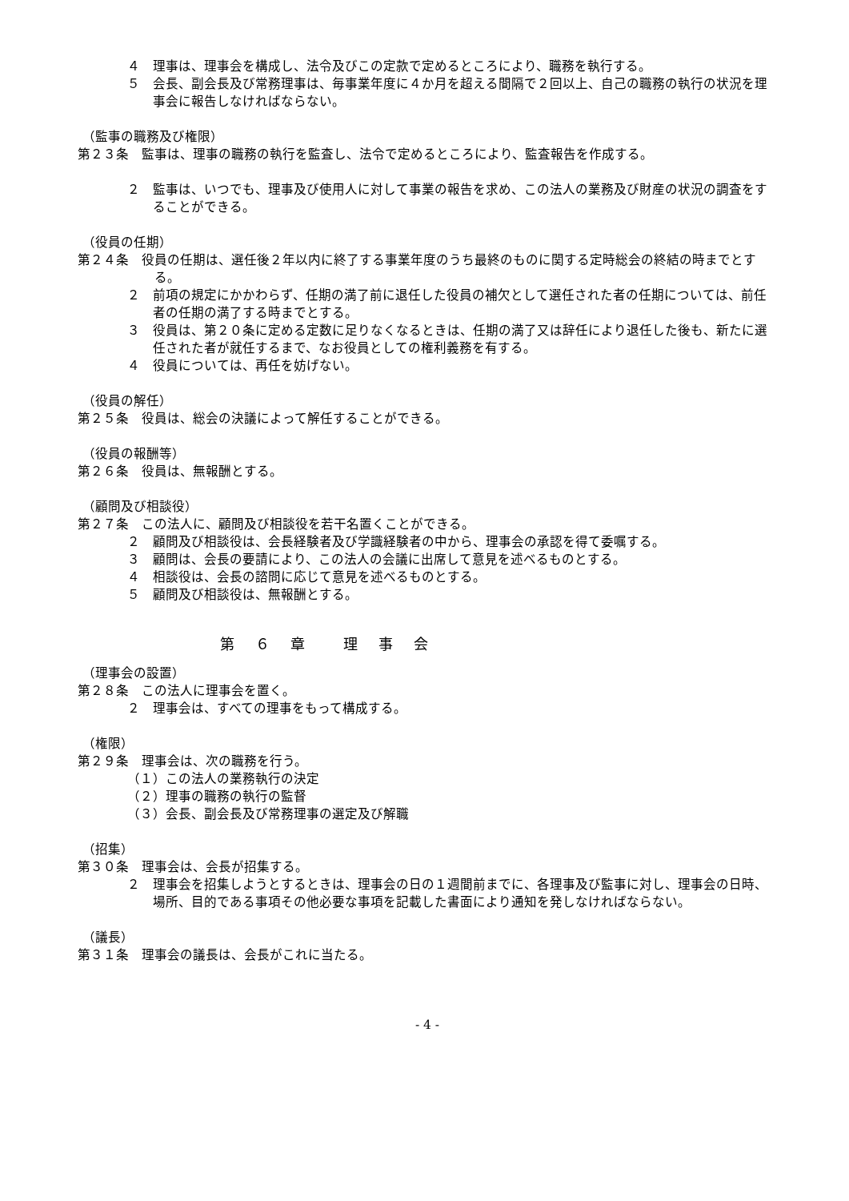４　理事は、理事会を構成し、法令及びこの定款で定めるところにより、職務を執行する。
５　会長、副会長及び常務理事は、毎事業年度に４か月を超える間隔で２回以上、自己の職務の執行の状況を理事会に報告しなければならない。
（監事の職務及び権限）
第２３条　監事は、理事の職務の執行を監査し、法令で定めるところにより、監査報告を作成する。
２　監事は、いつでも、理事及び使用人に対して事業の報告を求め、この法人の業務及び財産の状況の調査をすることができる。
（役員の任期）
第２４条　役員の任期は、選任後２年以内に終了する事業年度のうち最終のものに関する定時総会の終結の時までとする。
２　前項の規定にかかわらず、任期の満了前に退任した役員の補欠として選任された者の任期については、前任者の任期の満了する時までとする。
３　役員は、第２０条に定める定数に足りなくなるときは、任期の満了又は辞任により退任した後も、新たに選任された者が就任するまで、なお役員としての権利義務を有する。
４　役員については、再任を妨げない。
（役員の解任）
第２５条　役員は、総会の決議によって解任することができる。
（役員の報酬等）
第２６条　役員は、無報酬とする。
（顧問及び相談役）
第２７条　この法人に、顧問及び相談役を若干名置くことができる。
２　顧問及び相談役は、会長経験者及び学識経験者の中から、理事会の承認を得て委嘱する。
３　顧問は、会長の要請により、この法人の会議に出席して意見を述べるものとする。
４　相談役は、会長の諮問に応じて意見を述べるものとする。
５　顧問及び相談役は、無報酬とする。
第　６　章　　理　事　会
（理事会の設置）
第２８条　この法人に理事会を置く。
２　理事会は、すべての理事をもって構成する。
（権限）
第２９条　理事会は、次の職務を行う。
（１）この法人の業務執行の決定
（２）理事の職務の執行の監督
（３）会長、副会長及び常務理事の選定及び解職
（招集）
第３０条　理事会は、会長が招集する。
２　理事会を招集しようとするときは、理事会の日の１週間前までに、各理事及び監事に対し、理事会の日時、場所、目的である事項その他必要な事項を記載した書面により通知を発しなければならない。
（議長）
第３１条　理事会の議長は、会長がこれに当たる。
- 4 -